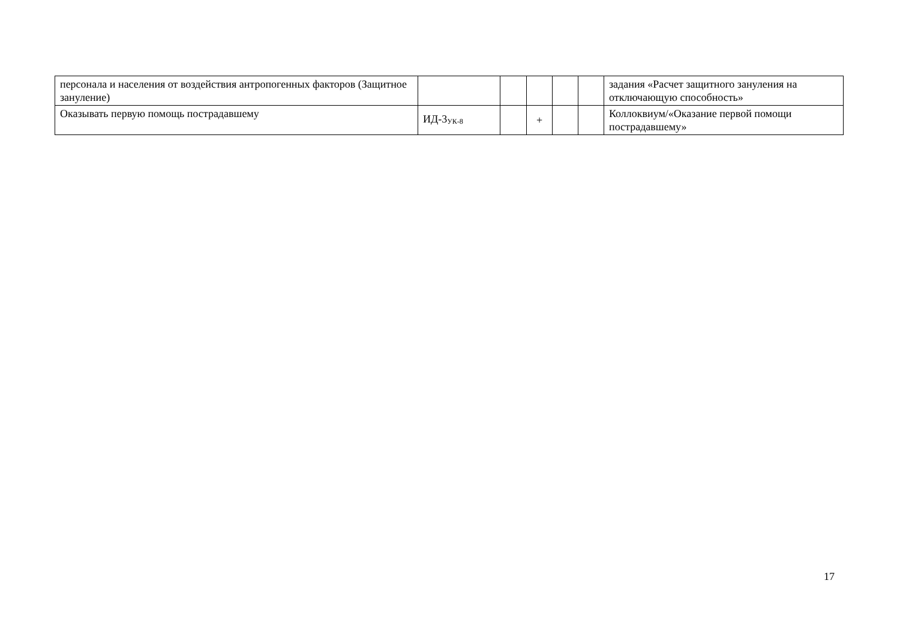| персонала и населения от воздействия антропогенных факторов (Защитное зануление) | | | | | | задания «Расчет защитного зануления на отключающую способность» |
| Оказывать первую помощь пострадавшему | ИД-3<sub>УК-8</sub> | | + | | | Коллоквиум/«Оказание первой помощи пострадавшему» |
17